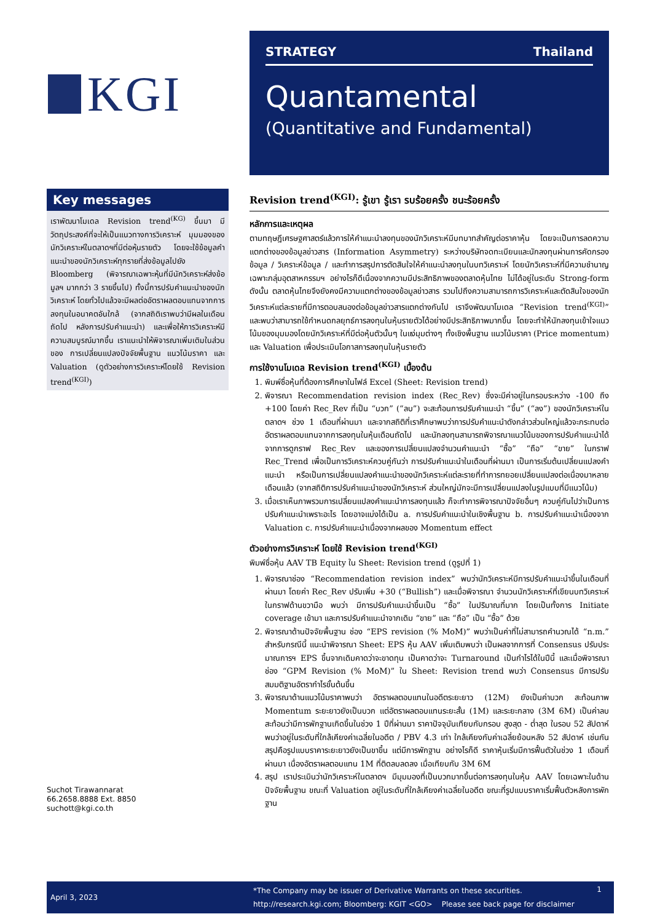KGI
STRATEGY Thailand
Quantamental
(Quantitative and Fundamental)
Key messages
เราพัฒนาโมเดล Revision trend<sup>(KG)</sup> ขึ้นมา มีวัตถุประสงค์ที่จะให้เป็นแนวทางการวิเคราะห์ มุมมองของนักวิเคราะห์ในตลาดฯที่มีต่อหุ้นรายตัว โดยจะใช้ข้อมูลคำแนะนำของนักวิเคราะห์ทุกรายที่ส่งข้อมูลไปยัง Bloomberg (พิจารณาเฉพาะหุ้นที่มีนักวิเคราะห์ส่งข้อมูลฯ มากกว่า 3 รายขึ้นไป) ทั้งนี้การปรับคำแนะนำของนักวิเคราะห์ โดยทั่วไปแล้วจะมีผลต่ออัตราผลตอบแทนจากการลงทุนในอนาคตอันใกล้ (จากสถิติเราพบว่ามีผลในเดือนถัดไป หลังการปรับคำแนะนำ) และเพื่อให้การวิเคราะห์มีความสมบูรณ์มากขึ้น เราแนะนำให้พิจารณาเพิ่มเติมในส่วนของ การเปลี่ยนแปลงปัจจัยพื้นฐาน แนวโน้มราคา และ Valuation (ดูตัวอย่างการวิเคราะห์โดยใช้ Revision trend<sup>(KGI)</sup>)
Suchot Tirawannarat
66.2658.8888 Ext. 8850
suchott@kgi.co.th
Revision trend<sup>(KGI)</sup>: รู้เขา รู้เรา รบร้อยครั้ง ชนะร้อยครั้ง
หลักการและเหตุผล
ตามทฤษฎีเศรษฐศาสตร์แล้วการให้คำแนะนำลงทุนของนักวิเคราะห์มีบทบาทสำคัญต่อราคาหุ้น โดยจะเป็นการลดความแตกต่างของข้อมูลข่าวสาร (Information Asymmetry) ระหว่างบริษัทจดทะเบียนและนักลงทุนผ่านการคัดกรองข้อมูล / วิเคราะห์ข้อมูล / และทำการสรุปการตัดสินใจให้คำแนะนำลงทุนในบทวิเคราะห์ โดยนักวิเคราะห์ที่มีความชำนาญเฉพาะกลุ่มอุตสาหกรรมฯ อย่างไรก็ดีเนื่องจากความมีประสิทธิภาพของตลาดหุ้นไทย ไม่ได้อยู่ในระดับ Strong-form ดังนั้น ตลาดหุ้นไทยจึงยังคงมีความแตกต่างของข้อมูลข่าวสาร รวมไปถึงความสามารถการวิเคราะห์และตัดสินใจของนักวิเคราะห์แต่ละรายที่มีการตอบสนองต่อข้อมูลข่าวสารแตกต่างกันไป เราจึงพัฒนาโมเดล “Revision trend<sup>(KGI)</sup>” และพบว่าสามารถใช้กำหนดกลยุทธ์การลงทุนในหุ้นรายตัวได้อย่างมีประสิทธิภาพมากขึ้น โดยจะทำให้นักลงทุนเข้าใจแนวโน้มของมุมมองโดยนักวิเคราะห์ที่มีต่อหุ้นตัวนั้นๆ ในแง่มุมต่างๆ ทั้งเชิงพื้นฐาน แนวโน้มราคา (Price momentum) และ Valuation เพื่อประเมินโอกาสการลงทุนในหุ้นรายตัว
การใช้งานโมเดล Revision trend<sup>(KGI)</sup> เบื้องต้น
1. พิมพ์ชื่อหุ้นที่ต้องการศึกษาในไฟล์ Excel (Sheet: Revision trend)
2. พิจารณา Recommendation revision index (Rec_Rev) ซึ่งจะมีค่าอยู่ในกรอบระหว่าง -100 ถึง +100 โดยค่า Rec_Rev ที่เป็น “บวก” (“ลบ”) จะสะท้อนการปรับคำแนะนำ “ขึ้น” (“ลง”) ของนักวิเคราะห์ในตลาดฯ ช่วง 1 เดือนที่ผ่านมา และจากสถิติที่เราศึกษาพบว่าการปรับคำแนะนำดังกล่าวส่วนใหญ่แล้วจะกระทบต่ออัตราผลตอบแทนจากการลงทุนในหุ้นเดือนถัดไป และนักลงทุนสามารถพิจารณาแนวโน้มของการปรับคำแนะนำได้จากการดูกราฟ Rec_Rev และของการเปลี่ยนแปลงจำนวนคำแนะนำ “ซื้อ” “ถือ” “ขาย” ในกราฟ Rec_Trend เพื่อเป็นการวิเคราะห์ควบคู่กันว่า การปรับคำแนะนำในเดือนที่ผ่านมา เป็นการเริ่มต้นเปลี่ยนแปลงคำแนะนำ หรือเป็นการเปลี่ยนแปลงคำแนะนำของนักวิเคราะห์แต่ละรายที่ทำการทยอยเปลี่ยนแปลงต่อเนื่องมาหลายเดือนแล้ว (จากสถิติการปรับคำแนะนำของนักวิเคราะห์ ส่วนใหญ่มักจะมีการเปลี่ยนแปลงในรูปแบบที่มีแนวโน้ม)
3. เมื่อเราเห็นภาพรวมการเปลี่ยนแปลงคำแนะนำการลงทุนแล้ว ก็จะทำการพิจารณาปัจจัยอื่นๆ ควบคู่กันไปว่าเป็นการปรับคำแนะนำเพราะอะไร โดยอาจแบ่งได้เป็น a. การปรับคำแนะนำในเชิงพื้นฐาน b. การปรับคำแนะนำเนื่องจาก Valuation c. การปรับคำแนะนำเนื่องจากผลของ Momentum effect
ตัวอย่างการวิเคราะห์ โดยใช้ Revision trend<sup>(KGI)</sup>
พิมพ์ชื่อหุ้น AAV TB Equity ใน Sheet: Revision trend (ดูรูปที่ 1)
1. พิจารณาช่อง “Recommendation revision index” พบว่านักวิเคราะห์มีการปรับคำแนะนำขึ้นในเดือนที่ผ่านมา โดยค่า Rec_Rev ปรับเพิ่ม +30 (“Bullish”) และเมื่อพิจารณา จำนวนนักวิเคราะห์ที่เขียนบทวิเคราะห์ในกราฟด้านขวามือ พบว่า มีการปรับคำแนะนำขึ้นเป็น “ซื้อ” ในปริมาณที่มาก โดยเป็นทั้งการ Initiate coverage เข้ามา และการปรับคำแนะนำจากเดิม “ขาย” และ “ถือ” เป็น “ซื้อ” ด้วย
2. พิจารณาด้านปัจจัยพื้นฐาน ช่อง “EPS revision (% MoM)” พบว่าเป็นค่าที่ไม่สามารถคำนวณได้ “n.m.” สำหรับกรณีนี้ แนะนำพิจารณา Sheet: EPS หุ้น AAV เพิ่มเติมพบว่า เป็นผลจากการที่ Consensus ปรับประมาณการฯ EPS ขึ้นจากเดิมคาดว่าจะขาดทุน เป็นคาดว่าจะ Turnaround เป็นกำไรได้ในปีนี้ และเมื่อพิจารณาช่อง “GPM Revision (% MoM)” ใน Sheet: Revision trend พบว่า Consensus มีการปรับสมมติฐานอัตรากำไรขั้นต้นขึ้น
3. พิจารณาด้านแนวโน้มราคาพบว่า อัตราผลตอบแทนในอดีตระยะยาว (12M) ยังเป็นค่าบวก สะท้อนภาพ Momentum ระยะยาวยังเป็นบวก แต่อัตราผลตอบแทนระยะสั้น (1M) และระยะกลาง (3M 6M) เป็นค่าลบ สะท้อนว่ามีการพักฐานเกิดขึ้นในช่วง 1 ปีที่ผ่านมา ราคาปัจจุบันเทียบกับกรอบ สูงสุด - ต่ำสุด ในรอบ 52 สัปดาห์ พบว่าอยู่ในระดับที่ใกล้เคียงค่าเฉลี่ยในอดีต / PBV 4.3 เท่า ใกล้เคียงกับค่าเฉลี่ยย้อนหลัง 52 สัปดาห์ เช่นกัน สรุปคือรูปแบบราคาระยะยาวยังเป็นขาขึ้น แต่มีการพักฐาน อย่างไรก็ดี ราคาหุ้นเริ่มมีการฟื้นตัวในช่วง 1 เดือนที่ผ่านมา เนื่องอัตราผลตอบแทน 1M ที่ติดลบลดลง เมื่อเทียบกับ 3M 6M
4. สรุป เราประเมินว่านักวิเคราะห์ในตลาดฯ มีมุมมองที่เป็นบวกมากขึ้นต่อการลงทุนในหุ้น AAV โดยเฉพาะในด้านปัจจัยพื้นฐาน ขณะที่ Valuation อยู่ในระดับที่ใกล้เคียงค่าเฉลี่ยในอดีต ขณะที่รูปแบบราคาเริ่มฟื้นตัวหลังการพักฐาน
April 3, 2023
*The Company may be issuer of Derivative Warrants on these securities.
http://research.kgi.com; Bloomberg: KGIT <GO> Please see back page for disclaimer
1